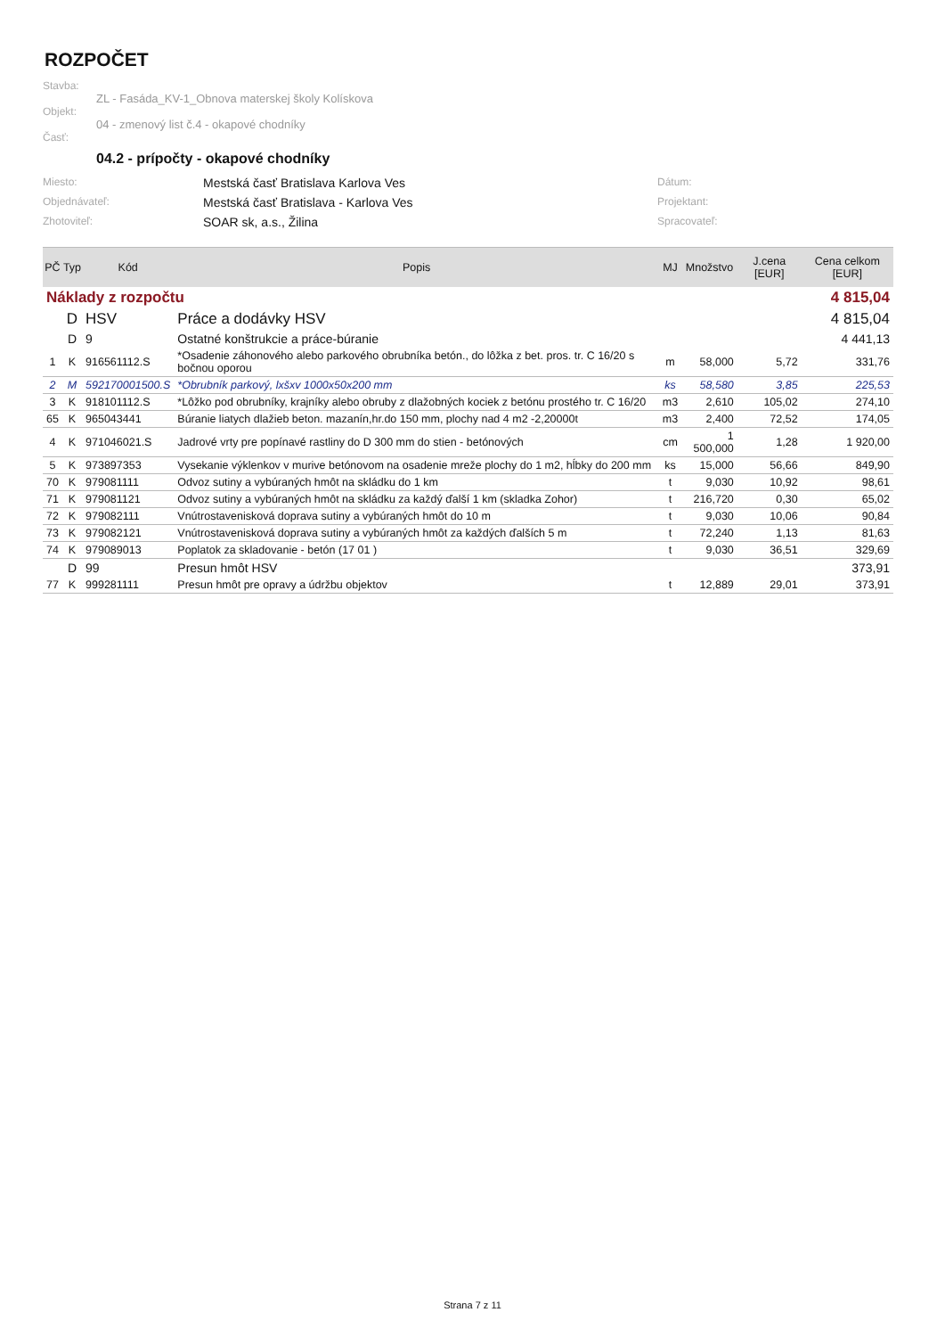ROZPOČET
Stavba:
ZL - Fasáda_KV-1_Obnova materskej školy Kolískova
Objekt:
04 - zmenový list č.4 - okapové chodníky
Časť:
04.2 - prípočty - okapové chodníky
Miesto: Mestská časť Bratislava Karlova Ves Dátum: Objednávateľ: Mestská časť Bratislava - Karlova Ves Projektant: Zhotoviteľ: SOAR sk, a.s., Žilina Spracovateľ:
| PČ | Typ | Kód | Popis | MJ | Množstvo | J.cena [EUR] | Cena celkom [EUR] |
| --- | --- | --- | --- | --- | --- | --- | --- |
| Náklady z rozpočtu | | | | 4 815,04 | | | |
| | D | HSV | Práce a dodávky HSV | 4 815,04 | | | |
| | D | 9 | Ostatné konštrukcie a práce-búranie | 4 441,13 | | | |
| 1 | K | 916561112.S | *Osadenie záhonového alebo parkového obrubníka betón., do lôžka z bet. pros. tr. C 16/20 s bočnou oporou | m | 58,000 | 5,72 | 331,76 |
| 2 | M | 592170001500.S | *Obrubník parkový, lxšxv 1000x50x200 mm | ks | 58,580 | 3,85 | 225,53 |
| 3 | K | 918101112.S | *Lôžko pod obrubníky, krajníky alebo obruby z dlažobných kociek z betónu prostého tr. C 16/20 | m3 | 2,610 | 105,02 | 274,10 |
| 65 | K | 965043441 | Búranie liatych dlažieb beton. mazanín,hr.do 150 mm, plochy nad 4 m2 -2,20000t | m3 | 2,400 | 72,52 | 174,05 |
| 4 | K | 971046021.S | Jadrové vrty pre popínavé rastliny do D 300 mm do stien - betónových | cm | 1 500,000 | 1,28 | 1 920,00 |
| 5 | K | 973897353 | Vysekanie výklenkov v murive betónovom na osadenie mreže plochy do 1 m2, hĺbky do 200 mm | ks | 15,000 | 56,66 | 849,90 |
| 70 | K | 979081111 | Odvoz sutiny a vybúraných hmôt na skládku do 1 km | t | 9,030 | 10,92 | 98,61 |
| 71 | K | 979081121 | Odvoz sutiny a vybúraných hmôt na skládku za každý ďalší 1 km (skladka Zohor) | t | 216,720 | 0,30 | 65,02 |
| 72 | K | 979082111 | Vnútrostavenisková doprava sutiny a vybúraných hmôt do 10 m | t | 9,030 | 10,06 | 90,84 |
| 73 | K | 979082121 | Vnútrostavenisková doprava sutiny a vybúraných hmôt za každých ďalších 5 m | t | 72,240 | 1,13 | 81,63 |
| 74 | K | 979089013 | Poplatok za skladovanie - betón (17 01 ) | t | 9,030 | 36,51 | 329,69 |
| | D | 99 | Presun hmôt HSV | 373,91 | | | |
| 77 | K | 999281111 | Presun hmôt pre opravy a údržbu objektov | t | 12,889 | 29,01 | 373,91 |
Strana 7 z 11